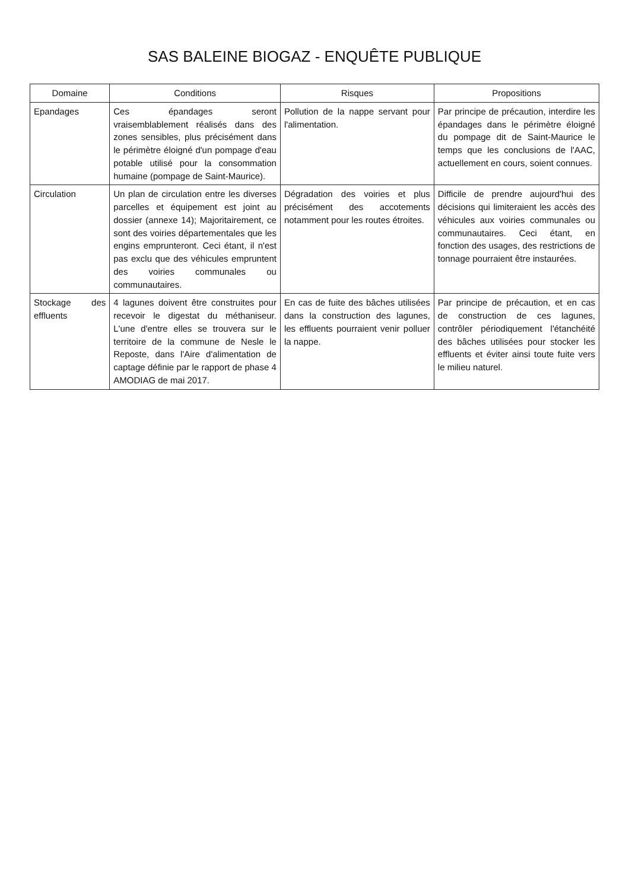SAS BALEINE BIOGAZ - ENQUÊTE PUBLIQUE
| Domaine | Conditions | Risques | Propositions |
| --- | --- | --- | --- |
| Epandages | Ces épandages seront vraisemblablement réalisés dans des zones sensibles, plus précisément dans le périmètre éloigné d'un pompage d'eau potable utilisé pour la consommation humaine (pompage de Saint-Maurice). | Pollution de la nappe servant pour l'alimentation. | Par principe de précaution, interdire les épandages dans le périmètre éloigné du pompage dit de Saint-Maurice le temps que les conclusions de l'AAC, actuellement en cours, soient connues. |
| Circulation | Un plan de circulation entre les diverses parcelles et équipement est joint au dossier (annexe 14); Majoritairement, ce sont des voiries départementales que les engins emprunteront. Ceci étant, il n'est pas exclu que des véhicules empruntent des voiries communales ou communautaires. | Dégradation des voiries et plus précisément des accotements notamment pour les routes étroites. | Difficile de prendre aujourd'hui des décisions qui limiteraient les accès des véhicules aux voiries communales ou communautaires. Ceci étant, en fonction des usages, des restrictions de tonnage pourraient être instaurées. |
| Stockage des effluents | 4 lagunes doivent être construites pour recevoir le digestat du méthaniseur. L'une d'entre elles se trouvera sur le territoire de la commune de Nesle le Reposte, dans l'Aire d'alimentation de captage définie par le rapport de phase 4 AMODIAG de mai 2017. | En cas de fuite des bâches utilisées dans la construction des lagunes, les effluents pourraient venir polluer la nappe. | Par principe de précaution, et en cas de construction de ces lagunes, contrôler périodiquement l'étanchéité des bâches utilisées pour stocker les effluents et éviter ainsi toute fuite vers le milieu naturel. |